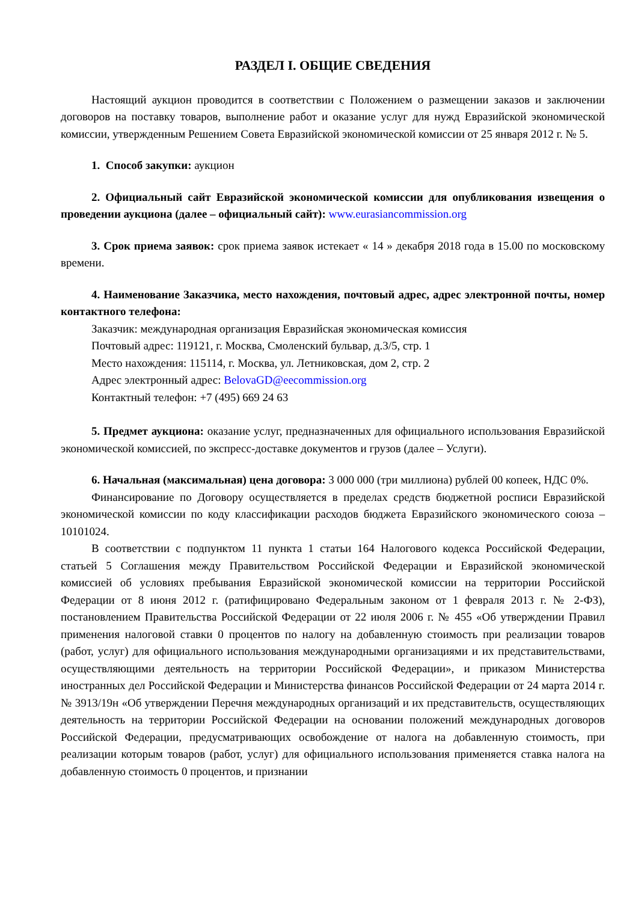РАЗДЕЛ I. ОБЩИЕ СВЕДЕНИЯ
Настоящий аукцион проводится в соответствии с Положением о размещении заказов и заключении договоров на поставку товаров, выполнение работ и оказание услуг для нужд Евразийской экономической комиссии, утвержденным Решением Совета Евразийской экономической комиссии от 25 января 2012 г. № 5.
1. Способ закупки: аукцион
2. Официальный сайт Евразийской экономической комиссии для опубликования извещения о проведении аукциона (далее – официальный сайт): www.eurasiancommission.org
3. Срок приема заявок: срок приема заявок истекает « 14 » декабря 2018 года в 15.00 по московскому времени.
4. Наименование Заказчика, место нахождения, почтовый адрес, адрес электронной почты, номер контактного телефона:
Заказчик: международная организация Евразийская экономическая комиссия
Почтовый адрес: 119121, г. Москва, Смоленский бульвар, д.3/5, стр. 1
Место нахождения: 115114, г. Москва, ул. Летниковская, дом 2, стр. 2
Адрес электронный адрес: BelovaGD@eecommission.org
Контактный телефон: +7 (495) 669 24 63
5. Предмет аукциона: оказание услуг, предназначенных для официального использования Евразийской экономической комиссией, по экспресс-доставке документов и грузов (далее – Услуги).
6. Начальная (максимальная) цена договора: 3 000 000 (три миллиона) рублей 00 копеек, НДС 0%.
Финансирование по Договору осуществляется в пределах средств бюджетной росписи Евразийской экономической комиссии по коду классификации расходов бюджета Евразийского экономического союза – 10101024.
В соответствии с подпунктом 11 пункта 1 статьи 164 Налогового кодекса Российской Федерации, статьей 5 Соглашения между Правительством Российской Федерации и Евразийской экономической комиссией об условиях пребывания Евразийской экономической комиссии на территории Российской Федерации от 8 июня 2012 г. (ратифицировано Федеральным законом от 1 февраля 2013 г. № 2-ФЗ), постановлением Правительства Российской Федерации от 22 июля 2006 г. № 455 «Об утверждении Правил применения налоговой ставки 0 процентов по налогу на добавленную стоимость при реализации товаров (работ, услуг) для официального использования международными организациями и их представительствами, осуществляющими деятельность на территории Российской Федерации», и приказом Министерства иностранных дел Российской Федерации и Министерства финансов Российской Федерации от 24 марта 2014 г. № 3913/19н «Об утверждении Перечня международных организаций и их представительств, осуществляющих деятельность на территории Российской Федерации на основании положений международных договоров Российской Федерации, предусматривающих освобождение от налога на добавленную стоимость, при реализации которым товаров (работ, услуг) для официального использования применяется ставка налога на добавленную стоимость 0 процентов, и признании